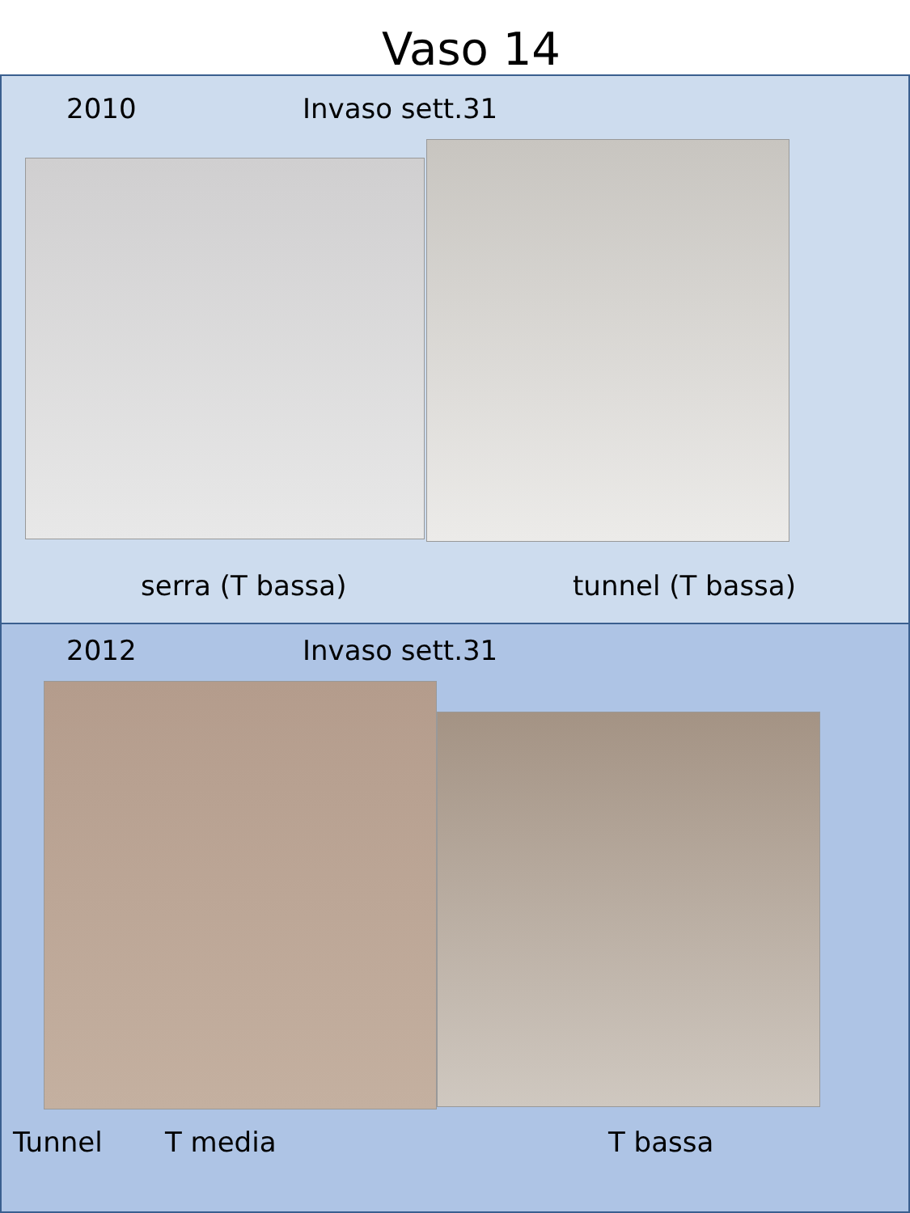Vaso 14
2010 Invaso sett.31
serra (T bassa) tunnel (T bassa)
2012 Invaso sett.31
Tunnel T media T bassa